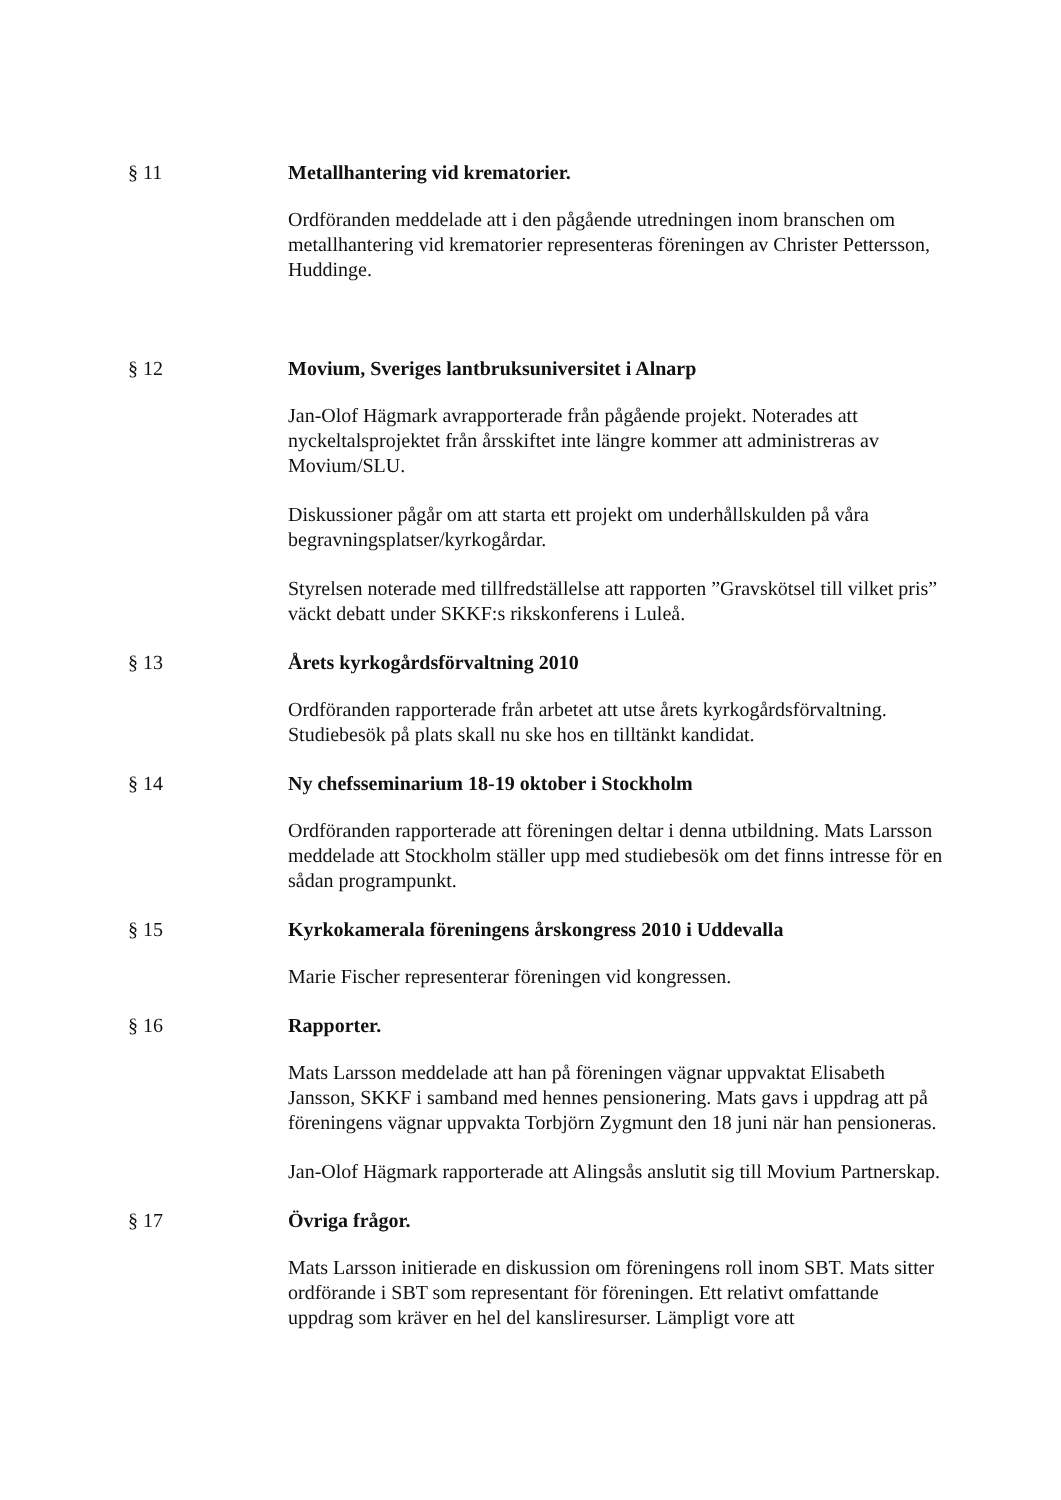§ 11 Metallhantering vid krematorier.
Ordföranden meddelade att i den pågående utredningen inom branschen om metallhantering vid krematorier representeras föreningen av Christer Pettersson, Huddinge.
§ 12 Movium, Sveriges lantbruksuniversitet i Alnarp
Jan-Olof Hägmark avrapporterade från pågående projekt. Noterades att nyckeltalsprojektet från årsskiftet inte längre kommer att administreras av Movium/SLU.
Diskussioner pågår om att starta ett projekt om underhållskulden på våra begravningsplatser/kyrkogårdar.
Styrelsen noterade med tillfredställelse att rapporten ”Gravskötsel till vilket pris” väckt debatt under SKKF:s rikskonferens i Luleå.
§ 13 Årets kyrkogårdsförvaltning 2010
Ordföranden rapporterade från arbetet att utse årets kyrkogårdsförvaltning. Studiebesök på plats skall nu ske hos en tilltänkt kandidat.
§ 14 Ny chefsseminarium 18-19 oktober i Stockholm
Ordföranden rapporterade att föreningen deltar i denna utbildning. Mats Larsson meddelade att Stockholm ställer upp med studiebesök om det finns intresse för en sådan programpunkt.
§ 15 Kyrkokamerala föreningens årskongress 2010 i Uddevalla
Marie Fischer representerar föreningen vid kongressen.
§ 16 Rapporter.
Mats Larsson meddelade att han på föreningen vägnar uppvaktat Elisabeth Jansson, SKKF i samband med hennes pensionering. Mats gavs i uppdrag att på föreningens vägnar uppvakta Torbjörn Zygmunt den 18 juni när han pensioneras.
Jan-Olof Hägmark rapporterade att Alingsås anslutit sig till Movium Partnerskap.
§ 17 Övriga frågor.
Mats Larsson initierade en diskussion om föreningens roll inom SBT. Mats sitter ordförande i SBT som representant för föreningen. Ett relativt omfattande uppdrag som kräver en hel del kansliresurser. Lämpligt vore att